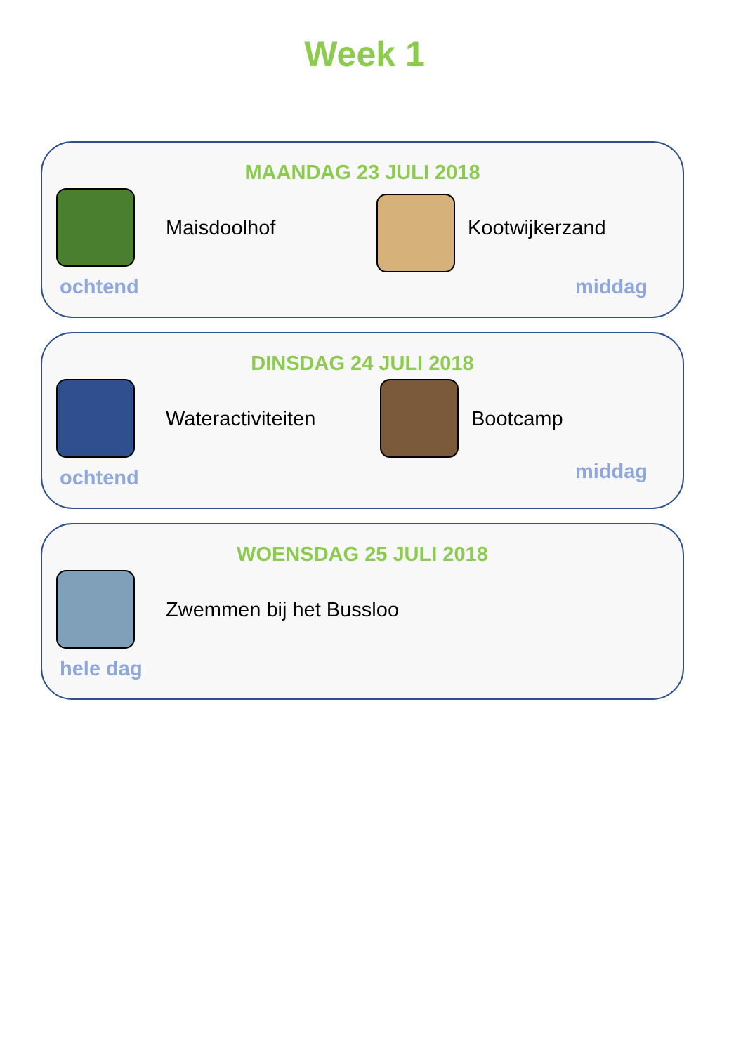Week 1
MAANDAG 23 JULI 2018
Maisdoolhof
ochtend
Kootwijkerzand
middag
DINSDAG 24 JULI 2018
Wateractiviteiten
ochtend
Bootcamp
middag
WOENSDAG 25 JULI 2018
Zwemmen bij het Bussloo
hele dag